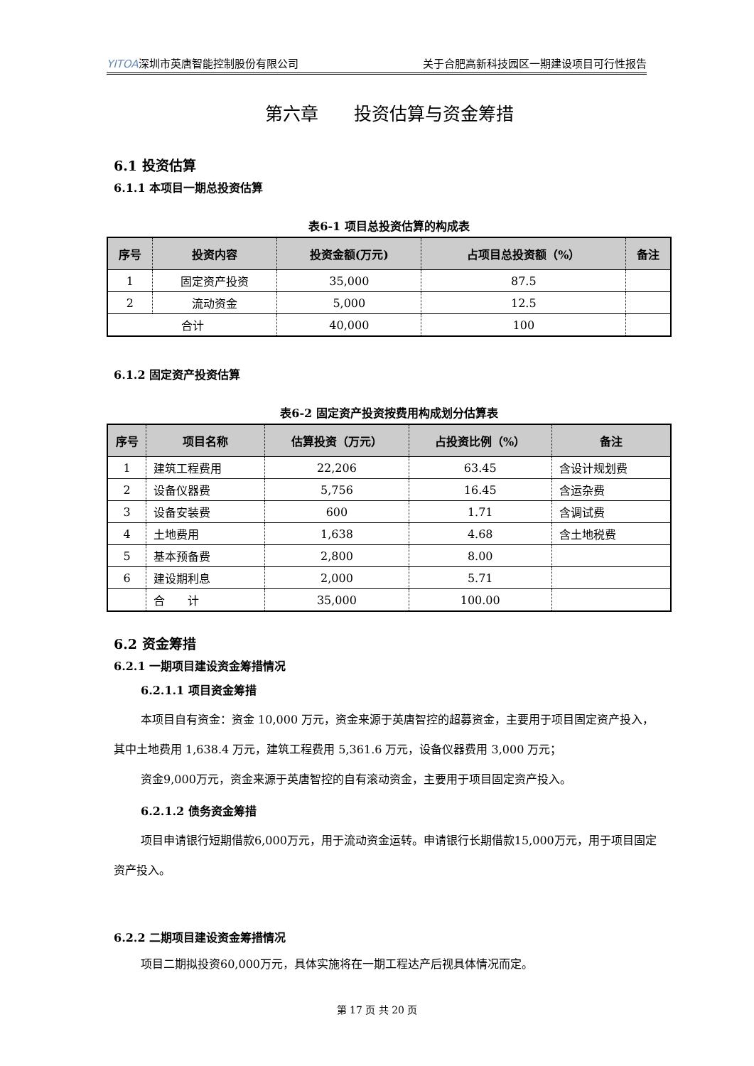YITOA深圳市英唐智能控制股份有限公司 关于合肥高新科技园区一期建设项目可行性报告
第六章　　投资估算与资金筹措
6.1 投资估算
6.1.1 本项目一期总投资估算
表6-1 项目总投资估算的构成表
| 序号 | 投资内容 | 投资金额(万元) | 占项目总投资额（%） | 备注 |
| --- | --- | --- | --- | --- |
| 1 | 固定资产投资 | 35,000 | 87.5 | |
| 2 | 流动资金 | 5,000 | 12.5 | |
| 合计 | | 40,000 | 100 | |
6.1.2 固定资产投资估算
表6-2 固定资产投资按费用构成划分估算表
| 序号 | 项目名称 | 估算投资（万元） | 占投资比例（%） | 备注 |
| --- | --- | --- | --- | --- |
| 1 | 建筑工程费用 | 22,206 | 63.45 | 含设计规划费 |
| 2 | 设备仪器费 | 5,756 | 16.45 | 含运杂费 |
| 3 | 设备安装费 | 600 | 1.71 | 含调试费 |
| 4 | 土地费用 | 1,638 | 4.68 | 含土地税费 |
| 5 | 基本预备费 | 2,800 | 8.00 | |
| 6 | 建设期利息 | 2,000 | 5.71 | |
| | 合 计 | 35,000 | 100.00 | |
6.2 资金筹措
6.2.1 一期项目建设资金筹措情况
6.2.1.1 项目资金筹措
本项目自有资金：资金 10,000 万元，资金来源于英唐智控的超募资金，主要用于项目固定资产投入，其中土地费用 1,638.4 万元，建筑工程费用 5,361.6 万元，设备仪器费用 3,000 万元；
资金9,000万元，资金来源于英唐智控的自有滚动资金，主要用于项目固定资产投入。
6.2.1.2 债务资金筹措
项目申请银行短期借款6,000万元，用于流动资金运转。申请银行长期借款15,000万元，用于项目固定资产投入。
6.2.2 二期项目建设资金筹措情况
项目二期拟投资60,000万元，具体实施将在一期工程达产后视具体情况而定。
第 17 页 共 20 页